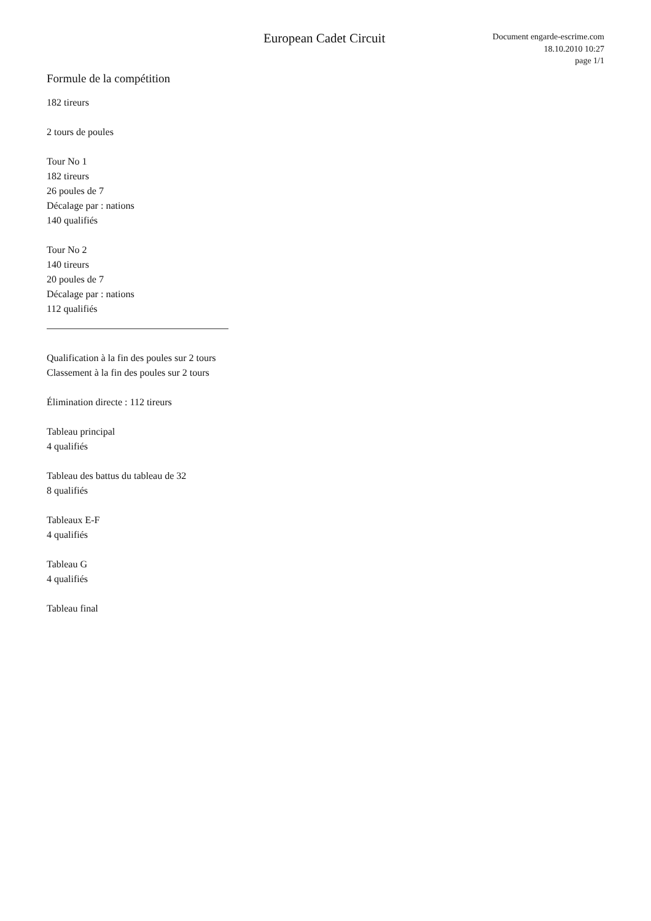European Cadet Circuit
Document engarde-escrime.com
18.10.2010 10:27
page 1/1
Formule de la compétition
182 tireurs
2 tours de poules
Tour No 1
182 tireurs
26 poules de 7
Décalage par : nations
140 qualifiés
Tour No 2
140 tireurs
20 poules de 7
Décalage par : nations
112 qualifiés
Qualification à la fin des poules sur 2 tours
Classement à la fin des poules sur 2 tours
Élimination directe : 112 tireurs
Tableau principal
4 qualifiés
Tableau des battus du tableau de 32
8 qualifiés
Tableaux E-F
4 qualifiés
Tableau G
4 qualifiés
Tableau final